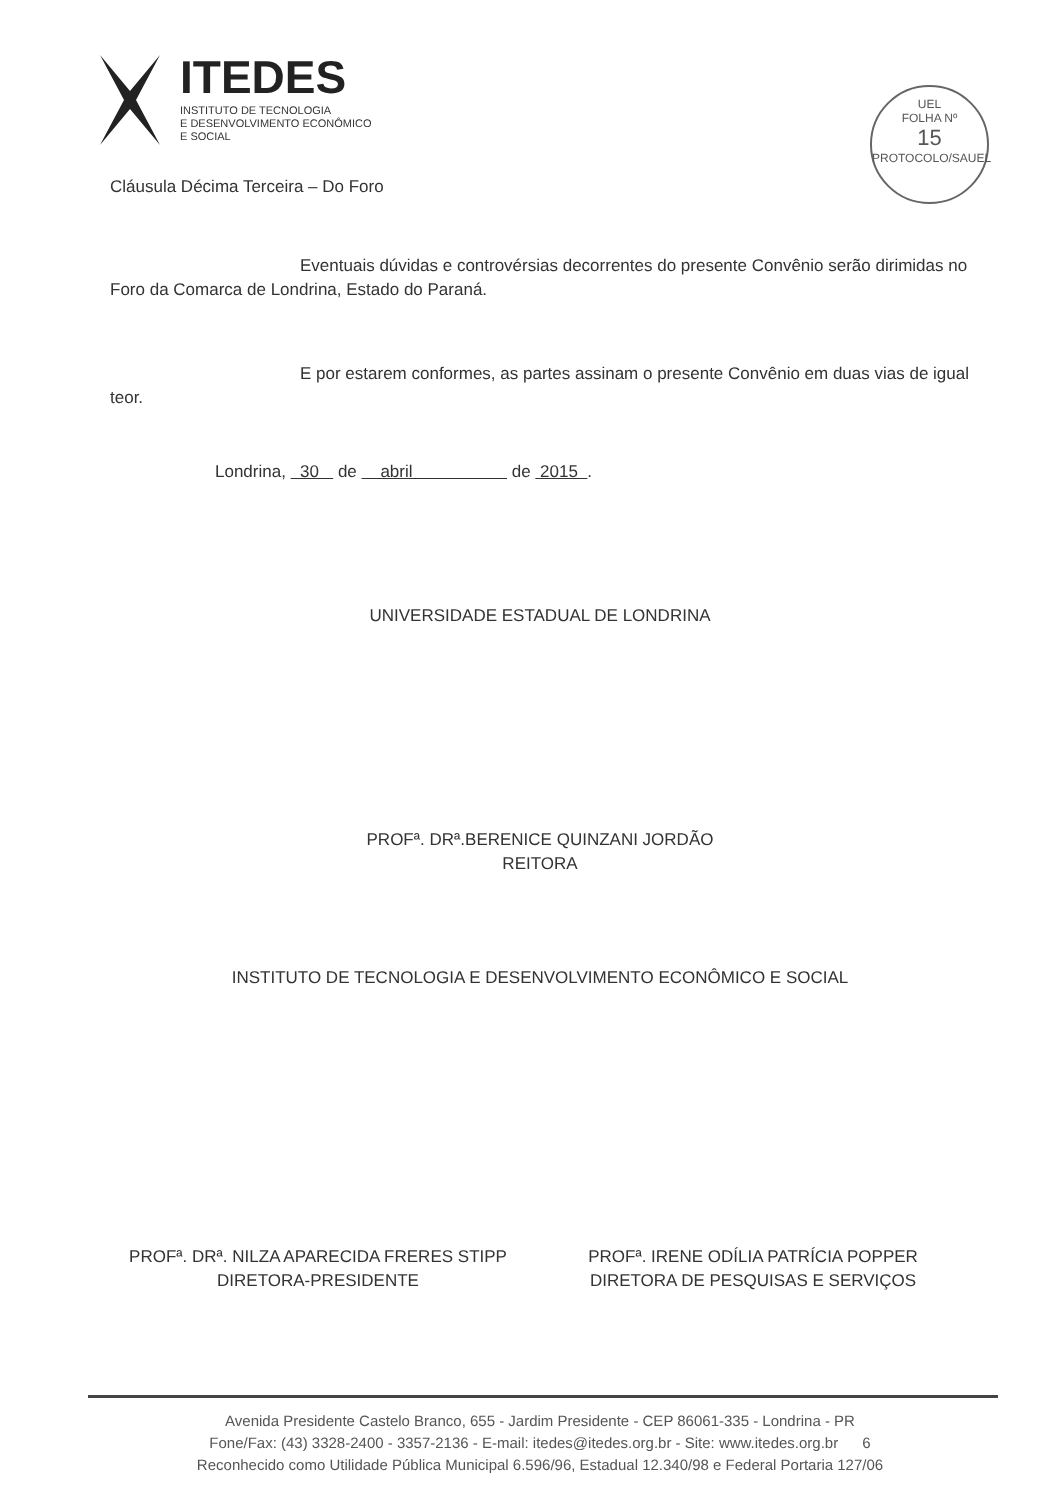ITEDES
INSTITUTO DE TECNOLOGIA
E DESENVOLVIMENTO ECONÔMICO
E SOCIAL
UEL
FOLHA Nº
15
PROTOCOLO/SAUEL
Cláusula Décima Terceira – Do Foro
Eventuais dúvidas e controvérsias decorrentes do presente Convênio serão dirimidas no Foro da Comarca de Londrina, Estado do Paraná.
E por estarem conformes, as partes assinam o presente Convênio em duas vias de igual teor.
Londrina, 30 de abril de 2015 .
UNIVERSIDADE ESTADUAL DE LONDRINA
PROFª. DRª.BERENICE QUINZANI JORDÃO
REITORA
INSTITUTO DE TECNOLOGIA E DESENVOLVIMENTO ECONÔMICO E SOCIAL
PROFª. DRª. NILZA APARECIDA FRERES STIPP
DIRETORA-PRESIDENTE
PROFª. IRENE ODÍLIA PATRÍCIA POPPER
DIRETORA DE PESQUISAS E SERVIÇOS
Avenida Presidente Castelo Branco, 655 - Jardim Presidente - CEP 86061-335 - Londrina - PR
Fone/Fax: (43) 3328-2400 - 3357-2136 - E-mail: itedes@itedes.org.br - Site: www.itedes.org.br 6
Reconhecido como Utilidade Pública Municipal 6.596/96, Estadual 12.340/98 e Federal Portaria 127/06